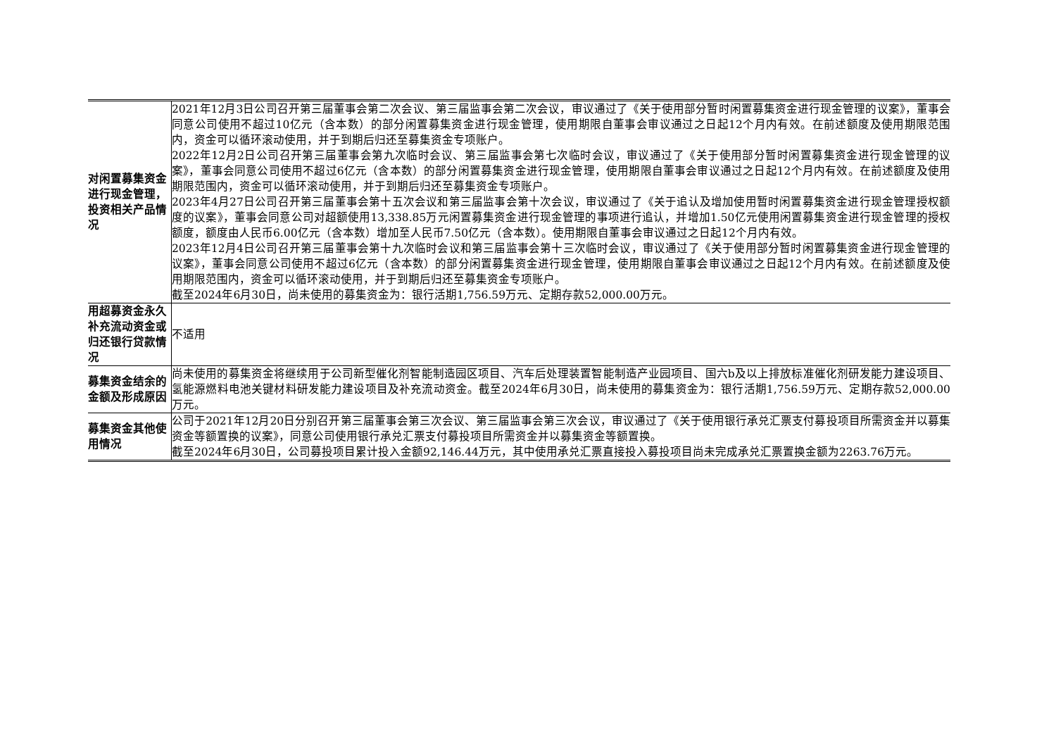| 对闲置募集资金进行现金管理，投资相关产品情况 | 2021年12月3日公司召开第三届董事会第二次会议、第三届监事会第二次会议，审议通过了《关于使用部分暂时闲置募集资金进行现金管理的议案》，董事会同意公司使用不超过10亿元（含本数）的部分闲置募集资金进行现金管理，使用期限自董事会审议通过之日起12个月内有效。在前述额度及使用期限范围内，资金可以循环滚动使用，并于到期后归还至募集资金专项账户。 2022年12月2日公司召开第三届董事会第九次临时会议、第三届监事会第七次临时会议，审议通过了《关于使用部分暂时闲置募集资金进行现金管理的议案》，董事会同意公司使用不超过6亿元（含本数）的部分闲置募集资金进行现金管理，使用期限自董事会审议通过之日起12个月内有效。在前述额度及使用期限范围内，资金可以循环滚动使用，并于到期后归还至募集资金专项账户。 2023年4月27日公司召开第三届董事会第十五次会议和第三届监事会第十次会议，审议通过了《关于追认及增加使用暂时闲置募集资金进行现金管理授权额度的议案》，董事会同意公司对超额使用13,338.85万元闲置募集资金进行现金管理的事项进行追认，并增加1.50亿元使用闲置募集资金进行现金管理的授权额度，额度由人民币6.00亿元（含本数）增加至人民币7.50亿元（含本数）。使用期限自董事会审议通过之日起12个月内有效。 2023年12月4日公司召开第三届董事会第十九次临时会议和第三届监事会第十三次临时会议，审议通过了《关于使用部分暂时闲置募集资金进行现金管理的议案》，董事会同意公司使用不超过6亿元（含本数）的部分闲置募集资金进行现金管理，使用期限自董事会审议通过之日起12个月内有效。在前述额度及使用期限范围内，资金可以循环滚动使用，并于到期后归还至募集资金专项账户。 截至2024年6月30日，尚未使用的募集资金为：银行活期1,756.59万元、定期存款52,000.00万元。 |
| 用超募资金永久补充流动资金或归还银行贷款情况 | 不适用 |
| 募集资金结余的金额及形成原因 | 尚未使用的募集资金将继续用于公司新型催化剂智能制造园区项目、汽车后处理装置智能制造产业园项目、国六b及以上排放标准催化剂研发能力建设项目、氢能源燃料电池关键材料研发能力建设项目及补充流动资金。截至2024年6月30日，尚未使用的募集资金为：银行活期1,756.59万元、定期存款52,000.00万元。 |
| 募集资金其他使用情况 | 公司于2021年12月20日分别召开第三届董事会第三次会议、第三届监事会第三次会议，审议通过了《关于使用银行承兑汇票支付募投项目所需资金并以募集资金等额置换的议案》，同意公司使用银行承兑汇票支付募投项目所需资金并以募集资金等额置换。 截至2024年6月30日，公司募投项目累计投入金额92,146.44万元，其中使用承兑汇票直接投入募投项目尚未完成承兑汇票置换金额为2263.76万元。 |